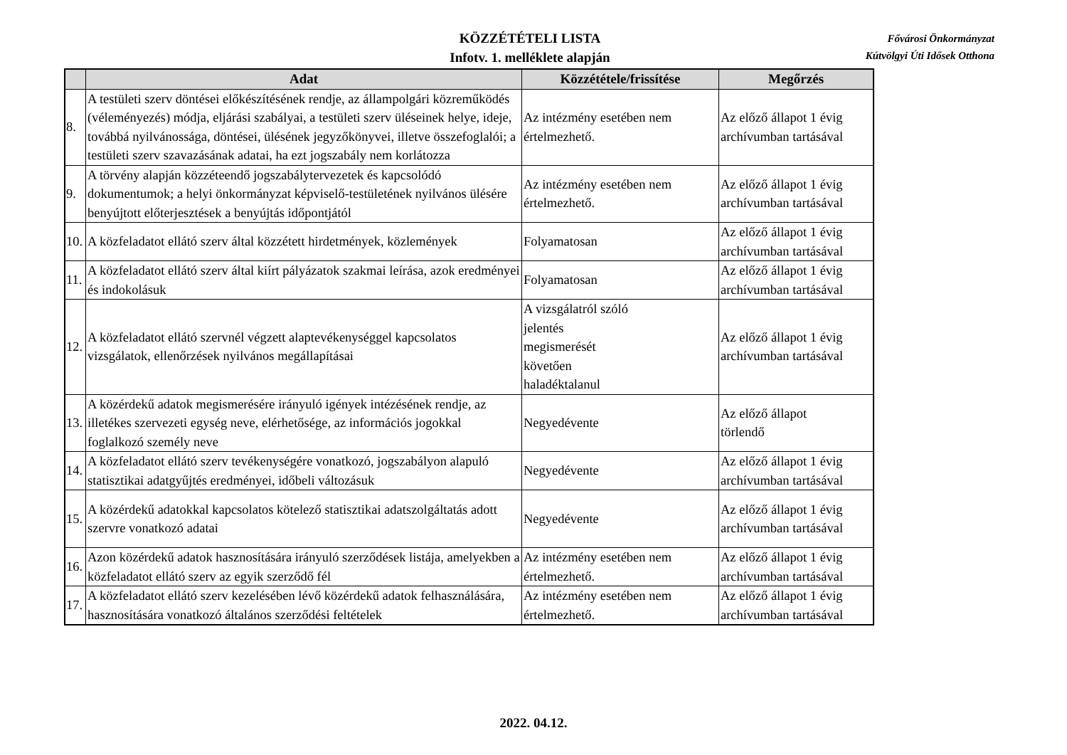KÖZZÉTÉTELI LISTA
Infotv. 1. melléklete alapján
Fővárosi Önkormányzat
Kútvölgyi Úti Idősek Otthona
| | Adat | Közzététele/frissítése | Megőrzés |
| --- | --- | --- | --- |
| 8. | A testületi szerv döntései előkészítésének rendje, az állampolgári közreműködés (véleményezés) módja, eljárási szabályai, a testületi szerv üléseinek helye, ideje, továbbá nyilvánossága, döntései, ülésének jegyzőkönyvei, illetve összefoglalói; a testületi szerv szavazásának adatai, ha ezt jogszabály nem korlátozza | Az intézmény esetében nem értelmezhető. | Az előző állapot 1 évig archívumban tartásával |
| 9. | A törvény alapján közzéteendő jogszabálytervezetek és kapcsolódó dokumentumok; a helyi önkormányzat képviselő-testületének nyilvános ülésére benyújtott előterjesztések a benyújtás időpontjától | Az intézmény esetében nem értelmezhető. | Az előző állapot 1 évig archívumban tartásával |
| 10. | A közfeladatot ellátó szerv által közzétett hirdetmények, közlemények | Folyamatosan | Az előző állapot 1 évig archívumban tartásával |
| 11. | A közfeladatot ellátó szerv által kiírt pályázatok szakmai leírása, azok eredményei és indokolásuk | Folyamatosan | Az előző állapot 1 évig archívumban tartásával |
| 12. | A közfeladatot ellátó szervnél végzett alaptevékenységgel kapcsolatos vizsgálatok, ellenőrzések nyilvános megállapításai | A vizsgálatról szóló jelentés megismerését követően haladéktalanul | Az előző állapot 1 évig archívumban tartásával |
| 13. | A közérdekű adatok megismerésére irányuló igények intézésének rendje, az illetékes szervezeti egység neve, elérhetősége, az információs jogokkal foglalkozó személy neve | Negyedévente | Az előző állapot törlendő |
| 14. | A közfeladatot ellátó szerv tevékenységére vonatkozó, jogszabályon alapuló statisztikai adatgyűjtés eredményei, időbeli változásuk | Negyedévente | Az előző állapot 1 évig archívumban tartásával |
| 15. | A közérdekű adatokkal kapcsolatos kötelező statisztikai adatszolgáltatás adott szervre vonatkozó adatai | Negyedévente | Az előző állapot 1 évig archívumban tartásával |
| 16. | Azon közérdekű adatok hasznosítására irányuló szerződések listája, amelyekben a közfeladatot ellátó szerv az egyik szerződő fél | Az intézmény esetében nem értelmezhető. | Az előző állapot 1 évig archívumban tartásával |
| 17. | A közfeladatot ellátó szerv kezelésében lévő közérdekű adatok felhasználására, hasznosítására vonatkozó általános szerződési feltételek | Az intézmény esetében nem értelmezhető. | Az előző állapot 1 évig archívumban tartásával |
2022. 04.12.